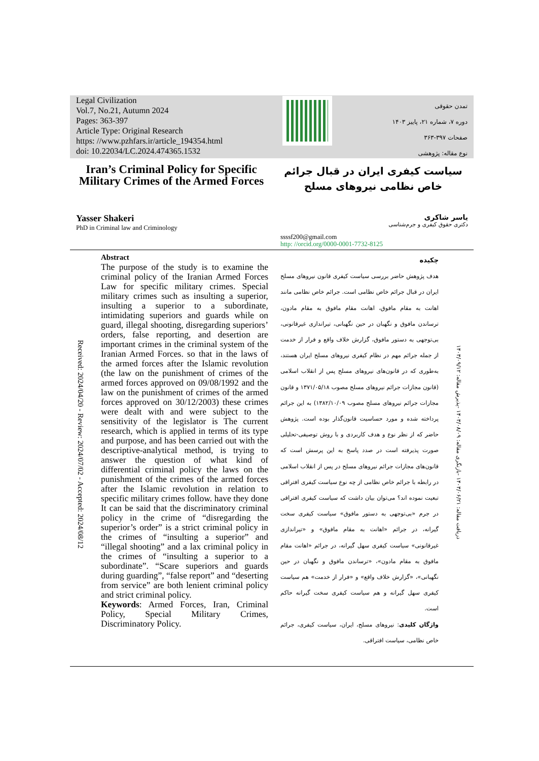Legal Civilization
Vol.7, No.21, Autumn 2024
Pages: 363-397
Article Type: Original Research
https: //www.pzhfars.ir/article_194354.html
doi: 10.22034/LC.2024.474365.1532
تمدن حقوقی
دوره ۷، شماره ۲۱، پاییز ۱۴۰۳
صفحات ۳۹۷-۳۶۳
نوع مقاله: پژوهشی
Iran’s Criminal Policy for Specific Military Crimes of the Armed Forces
سیاست کیفری ایران در قبال جرائم خاص نظامی نیروهای مسلح
Yasser Shakeri
PhD in Criminal law and Criminology
یاسر شاکری
دکتری حقوق کیفری و جرم‌شناسی
ssssf200@gmail.com
http: //orcid.org/0000-0001-7732-8125
Received: 2024/04/20 - Review: 2024/07/02 - Accepted: 2024/08/12
Abstract
The purpose of the study is to examine the criminal policy of the Iranian Armed Forces Law for specific military crimes. Special military crimes such as insulting a superior, insulting a superior to a subordinate, intimidating superiors and guards while on guard, illegal shooting, disregarding superiors’ orders, false reporting, and desertion are important crimes in the criminal system of the Iranian Armed Forces. so that in the laws of the armed forces after the Islamic revolution (the law on the punishment of crimes of the armed forces approved on 09/08/1992 and the law on the punishment of crimes of the armed forces approved on 30/12/2003) these crimes were dealt with and were subject to the sensitivity of the legislator is The current research, which is applied in terms of its type and purpose, and has been carried out with the descriptive-analytical method, is trying to answer the question of what kind of differential criminal policy the laws on the punishment of the crimes of the armed forces after the Islamic revolution in relation to specific military crimes follow. have they done It can be said that the discriminatory criminal policy in the crime of “disregarding the superior’s order” is a strict criminal policy in the crimes of “insulting a superior” and “illegal shooting” and a lax criminal policy in the crimes of “insulting a superior to a subordinate”. “Scare superiors and guards during guarding”, “false report” and “deserting from service” are both lenient criminal policy and strict criminal policy.
Keywords: Armed Forces, Iran, Criminal Policy, Special Military Crimes, Discriminatory Policy.
چکیده
هدف پژوهش حاضر بررسی سیاست کیفری قانون نیروهای مسلح ایران در قبال جرائم خاص نظامی است. جرائم خاص نظامی مانند اهانت به مقام مافوق، اهانت مقام مافوق به مقام مادون، ترساندن مافوق و نگهبان در حین نگهبانی، تیراندازی غیرقانونی، بی‌توجهی به دستور مافوق، گزارش خلاف واقع و فرار از خدمت از جمله جرائم مهم در نظام کیفری نیروهای مسلح ایران هستند، به‌طوری که در قانون‌های نیروهای مسلح پس از انقلاب اسلامی (قانون مجازات جرائم نیروهای مسلح مصوب ۱۳۷۱/۰۵/۱۸ و قانون مجازات جرائم نیروهای مسلح مصوب ۱۳۸۲/۱۰/۰۹) به این جرائم پرداخته شده و مورد حساسیت قانون‌گذار بوده است. پژوهش حاضر که از نظر نوع و هدف کاربردی و با روش توصیفی-تحلیلی صورت پذیرفته است در صدد پاسخ به این پرسش است که قانون‌های مجازات جرائم نیروهای مسلح در پس از انقلاب اسلامی در رابطه با جرائم خاص نظامی از چه نوع سیاست کیفری افتراقی تبعیت نموده اند؟ می‌توان بیان داشت که سیاست کیفری افتراقی در جرم «بی‌توجهی به دستور مافوق» سیاست کیفری سخت گیرانه، در جرائم «اهانت به مقام مافوق» و «تیراندازی غیرقانونی» سیاست کیفری سهل گیرانه، در جرائم «اهانت مقام مافوق به مقام مادون»، «ترساندن مافوق و نگهبان در حین نگهبانی»، «گزارش خلاف واقع» و «فرار از خدمت» هم سیاست کیفری سهل گیرانه و هم سیاست کیفری سخت گیرانه حاکم است.
واژگان کلیدی: نیروهای مسلح، ایران، سیاست کیفری، جرائم خاص نظامی، سیاست افتراقی.
دریافت مقاله: ۱۴۰۳/۰۶/۲۱ -بازنگری مقاله: ۱۴۰۳/۰۸/۰۹ -پذیرش مقاله: ۱۴۰۳/۰۹/۱۲